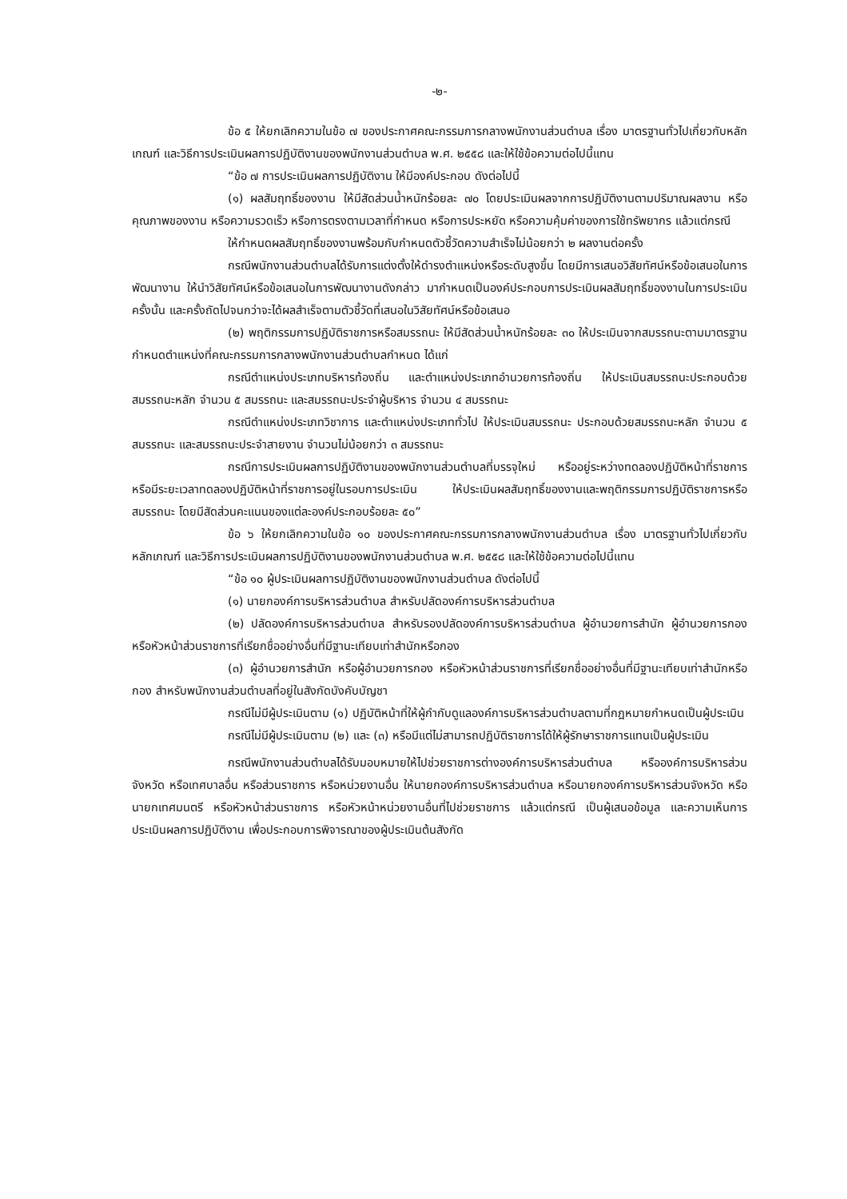-๒-
ข้อ ๕ ให้ยกเลิกความในข้อ ๗ ของประกาศคณะกรรมการกลางพนักงานส่วนตำบล เรื่อง มาตรฐานทั่วไปเกี่ยวกับหลักเกณฑ์ และวิธีการประเมินผลการปฏิบัติงานของพนักงานส่วนตำบล พ.ศ. ๒๕๕๘ และให้ใช้ข้อความต่อไปนี้แทน
“ข้อ ๗ การประเมินผลการปฏิบัติงาน ให้มีองค์ประกอบ ดังต่อไปนี้
(๑) ผลสัมฤทธิ์ของงาน ให้มีสัดส่วนน้ำหนักร้อยละ ๗๐ โดยประเมินผลจากการปฏิบัติงานตามปริมาณผลงาน หรือคุณภาพของงาน หรือความรวดเร็ว หรือการตรงตามเวลาที่กำหนด หรือการประหยัด หรือความคุ้มค่าของการใช้ทรัพยากร แล้วแต่กรณี
ให้กำหนดผลสัมฤทธิ์ของงานพร้อมกับกำหนดตัวชี้วัดความสำเร็จไม่น้อยกว่า ๒ ผลงานต่อครั้ง
กรณีพนักงานส่วนตำบลได้รับการแต่งตั้งให้ดำรงตำแหน่งหรือระดับสูงขึ้น โดยมีการเสนอวิสัยทัศน์หรือข้อเสนอในการพัฒนางาน ให้นำวิสัยทัศน์หรือข้อเสนอในการพัฒนางานดังกล่าว มากำหนดเป็นองค์ประกอบการประเมินผลสัมฤทธิ์ของงานในการประเมินครั้งนั้น และครั้งถัดไปจนกว่าจะได้ผลสำเร็จตามตัวชี้วัดที่เสนอในวิสัยทัศน์หรือข้อเสนอ
(๒) พฤติกรรมการปฏิบัติราชการหรือสมรรถนะ ให้มีสัดส่วนน้ำหนักร้อยละ ๓๐ ให้ประเมินจากสมรรถนะตามมาตรฐานกำหนดตำแหน่งที่คณะกรรมการกลางพนักงานส่วนตำบลกำหนด ได้แก่
กรณีตำแหน่งประเภทบริหารท้องถิ่น และตำแหน่งประเภทอำนวยการท้องถิ่น ให้ประเมินสมรรถนะประกอบด้วย สมรรถนะหลัก จำนวน ๕ สมรรถนะ และสมรรถนะประจำผู้บริหาร จำนวน ๔ สมรรถนะ
กรณีตำแหน่งประเภทวิชาการ และตำแหน่งประเภททั่วไป ให้ประเมินสมรรถนะ ประกอบด้วยสมรรถนะหลัก จำนวน ๕ สมรรถนะ และสมรรถนะประจำสายงาน จำนวนไม่น้อยกว่า ๓ สมรรถนะ
กรณีการประเมินผลการปฏิบัติงานของพนักงานส่วนตำบลที่บรรจุใหม่ หรืออยู่ระหว่างทดลองปฏิบัติหน้าที่ราชการ หรือมีระยะเวลาทดลองปฏิบัติหน้าที่ราชการอยู่ในรอบการประเมิน ให้ประเมินผลสัมฤทธิ์ของงานและพฤติกรรมการปฏิบัติราชการหรือสมรรถนะ โดยมีสัดส่วนคะแนนของแต่ละองค์ประกอบร้อยละ ๕๐”
ข้อ ๖ ให้ยกเลิกความในข้อ ๑๐ ของประกาศคณะกรรมการกลางพนักงานส่วนตำบล เรื่อง มาตรฐานทั่วไปเกี่ยวกับหลักเกณฑ์ และวิธีการประเมินผลการปฏิบัติงานของพนักงานส่วนตำบล พ.ศ. ๒๕๕๘ และให้ใช้ข้อความต่อไปนี้แทน
“ข้อ ๑๐ ผู้ประเมินผลการปฏิบัติงานของพนักงานส่วนตำบล ดังต่อไปนี้
(๑) นายกองค์การบริหารส่วนตำบล สำหรับปลัดองค์การบริหารส่วนตำบล
(๒) ปลัดองค์การบริหารส่วนตำบล สำหรับรองปลัดองค์การบริหารส่วนตำบล ผู้อำนวยการสำนัก ผู้อำนวยการกอง หรือหัวหน้าส่วนราชการที่เรียกชื่ออย่างอื่นที่มีฐานะเทียบเท่าสำนักหรือกอง
(๓) ผู้อำนวยการสำนัก หรือผู้อำนวยการกอง หรือหัวหน้าส่วนราชการที่เรียกชื่ออย่างอื่นที่มีฐานะเทียบเท่าสำนักหรือกอง สำหรับพนักงานส่วนตำบลที่อยู่ในสังกัดบังคับบัญชา
กรณีไม่มีผู้ประเมินตาม (๑) ปฏิบัติหน้าที่ให้ผู้กำกับดูแลองค์การบริหารส่วนตำบลตามที่กฎหมายกำหนดเป็นผู้ประเมิน
กรณีไม่มีผู้ประเมินตาม (๒) และ (๓) หรือมีแต่ไม่สามารถปฏิบัติราชการได้ให้ผู้รักษาราชการแทนเป็นผู้ประเมิน
กรณีพนักงานส่วนตำบลได้รับมอบหมายให้ไปช่วยราชการต่างองค์การบริหารส่วนตำบล หรือองค์การบริหารส่วนจังหวัด หรือเทศบาลอื่น หรือส่วนราชการ หรือหน่วยงานอื่น ให้นายกองค์การบริหารส่วนตำบล หรือนายกองค์การบริหารส่วนจังหวัด หรือนายกเทศมนตรี หรือหัวหน้าส่วนราชการ หรือหัวหน้าหน่วยงานอื่นที่ไปช่วยราชการ แล้วแต่กรณี เป็นผู้เสนอข้อมูล และความเห็นการประเมินผลการปฏิบัติงาน เพื่อประกอบการพิจารณาของผู้ประเมินต้นสังกัด